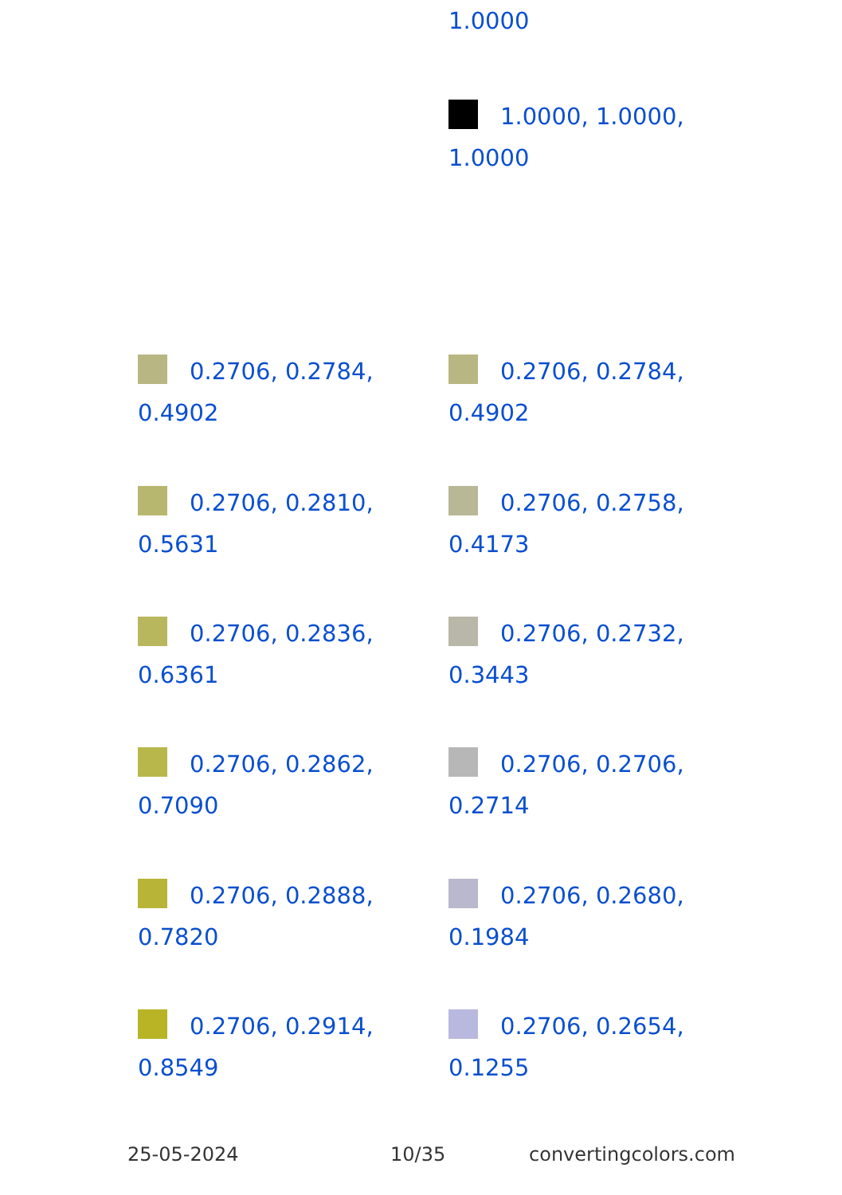1.0000
1.0000, 1.0000, 1.0000
0.2706, 0.2784, 0.4902
0.2706, 0.2784, 0.4902
0.2706, 0.2810, 0.5631
0.2706, 0.2758, 0.4173
0.2706, 0.2836, 0.6361
0.2706, 0.2732, 0.3443
0.2706, 0.2862, 0.7090
0.2706, 0.2706, 0.2714
0.2706, 0.2888, 0.7820
0.2706, 0.2680, 0.1984
0.2706, 0.2914, 0.8549
0.2706, 0.2654, 0.1255
25-05-2024 10/35 convertingcolors.com